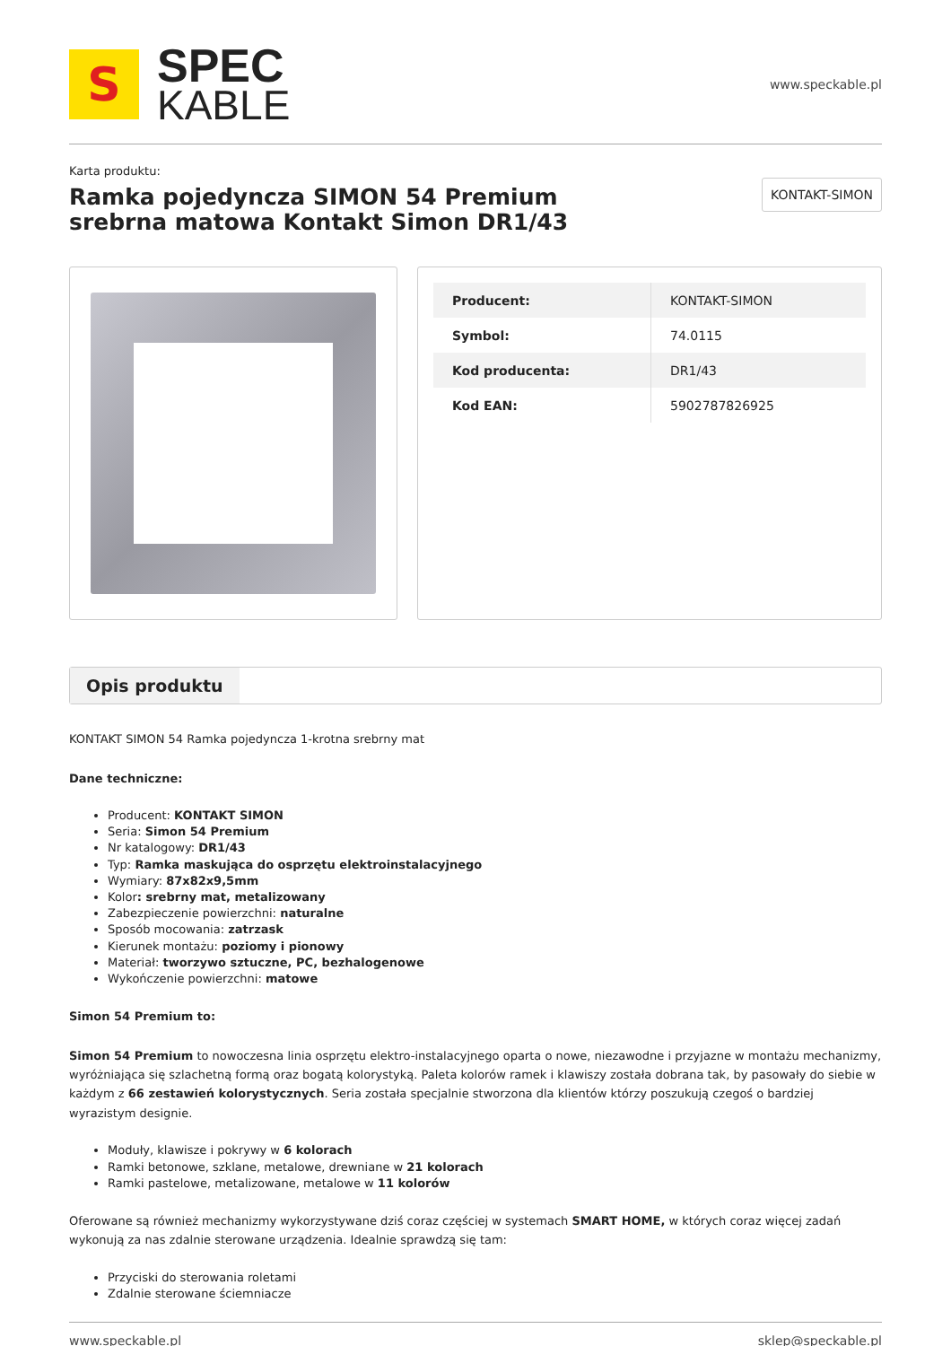S
SPEC
KABLE
www.speckable.pl
Karta produktu:
Ramka pojedyncza SIMON 54 Premium srebrna matowa Kontakt Simon DR1/43
KONTAKT-SIMON
| Producent: | KONTAKT-SIMON |
| Symbol: | 74.0115 |
| Kod producenta: | DR1/43 |
| Kod EAN: | 5902787826925 |
Opis produktu
KONTAKT SIMON 54 Ramka pojedyncza 1-krotna srebrny mat
Dane techniczne:
Producent: KONTAKT SIMON
Seria: Simon 54 Premium
Nr katalogowy: DR1/43
Typ: Ramka maskująca do osprzętu elektroinstalacyjnego
Wymiary: 87x82x9,5mm
Kolor: srebrny mat, metalizowany
Zabezpieczenie powierzchni: naturalne
Sposób mocowania: zatrzask
Kierunek montażu: poziomy i pionowy
Materiał: tworzywo sztuczne, PC, bezhalogenowe
Wykończenie powierzchni: matowe
Simon 54 Premium to:
Simon 54 Premium to nowoczesna linia osprzętu elektro-instalacyjnego oparta o nowe, niezawodne i przyjazne w montażu mechanizmy, wyróżniająca się szlachetną formą oraz bogatą kolorystyką. Paleta kolorów ramek i klawiszy została dobrana tak, by pasowały do siebie w każdym z 66 zestawień kolorystycznych. Seria została specjalnie stworzona dla klientów którzy poszukują czegoś o bardziej wyrazistym designie.
Moduły, klawisze i pokrywy w 6 kolorach
Ramki betonowe, szklane, metalowe, drewniane w 21 kolorach
Ramki pastelowe, metalizowane, metalowe w 11 kolorów
Oferowane są również mechanizmy wykorzystywane dziś coraz częściej w systemach SMART HOME, w których coraz więcej zadań wykonują za nas zdalnie sterowane urządzenia. Idealnie sprawdzą się tam:
Przyciski do sterowania roletami
Zdalnie sterowane ściemniacze
www.speckable.pl sklep@speckable.pl